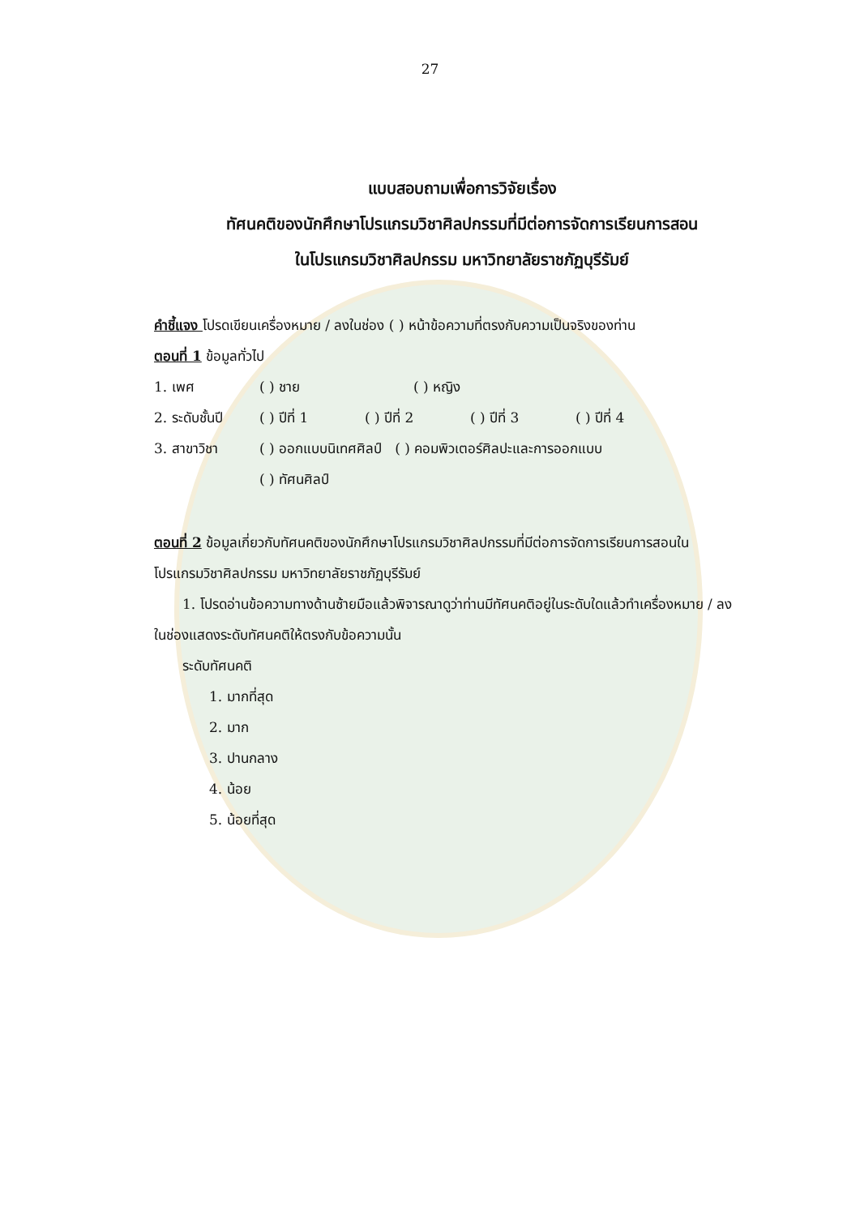27
แบบสอบถามเพื่อการวิจัยเรื่อง
ทัศนคติของนักศึกษาโปรแกรมวิชาศิลปกรรมที่มีต่อการจัดการเรียนการสอน
ในโปรแกรมวิชาศิลปกรรม มหาวิทยาลัยราชภัฏบุรีรัมย์
คำชี้แจง โปรดเขียนเครื่องหมาย / ลงในช่อง ( ) หน้าข้อความที่ตรงกับความเป็นจริงของท่าน
ตอนที่ 1 ข้อมูลทั่วไป
1. เพศ ( ) ชาย ( ) หญิง
2. ระดับชั้นปี ( ) ปีที่ 1 ( ) ปีที่ 2 ( ) ปีที่ 3 ( ) ปีที่ 4
3. สาขาวิชา ( ) ออกแบบนิเทศศิลป์ ( ) คอมพิวเตอร์ศิลปะและการออกแบบ
( ) ทัศนศิลป์
ตอนที่ 2 ข้อมูลเกี่ยวกับทัศนคติของนักศึกษาโปรแกรมวิชาศิลปกรรมที่มีต่อการจัดการเรียนการสอนในโปรแกรมวิชาศิลปกรรม มหาวิทยาลัยราชภัฏบุรีรัมย์
1. โปรดอ่านข้อความทางด้านซ้ายมือแล้วพิจารณาดูว่าท่านมีทัศนคติอยู่ในระดับใดแล้วทำเครื่องหมาย / ลงในช่องแสดงระดับทัศนคติให้ตรงกับข้อความนั้น
ระดับทัศนคติ
1. มากที่สุด
2. มาก
3. ปานกลาง
4. น้อย
5. น้อยที่สุด